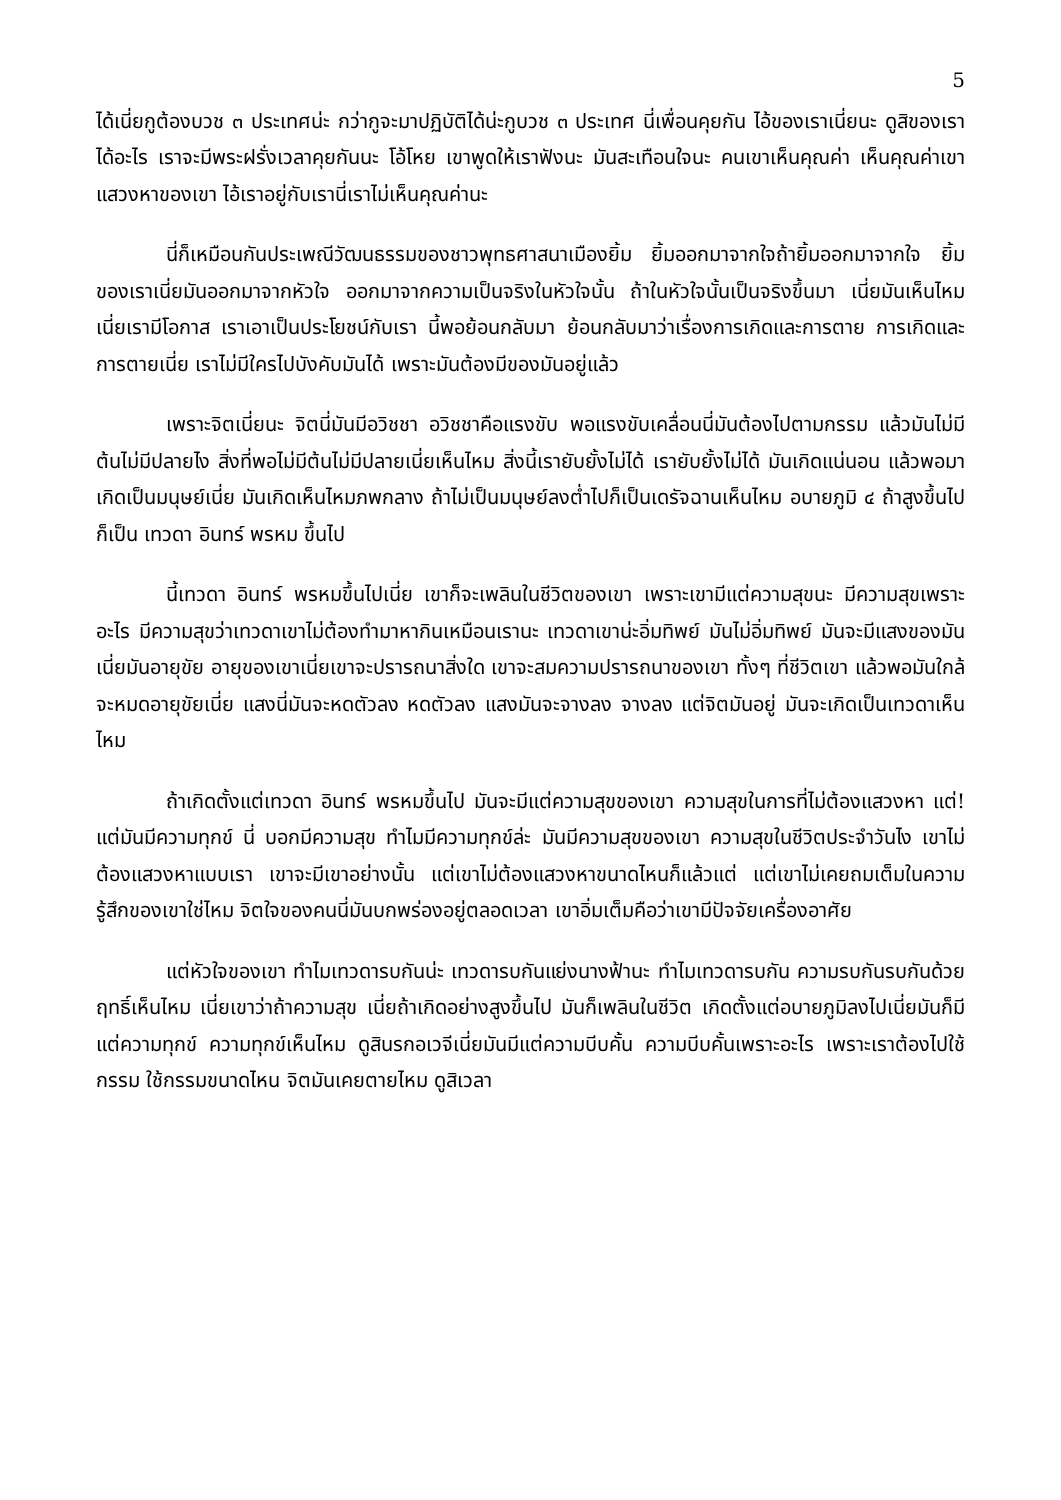5
ได้เนี่ยกูต้องบวช ๓ ประเทศน่ะ กว่ากูจะมาปฏิบัติได้น่ะกูบวช ๓ ประเทศ นี่เพื่อนคุยกัน ไอ้ของเราเนี่ยนะ ดูสิของเราได้อะไร เราจะมีพระฝรั่งเวลาคุยกันนะ โอ้โหย เขาพูดให้เราฟังนะ มันสะเทือนใจนะ คนเขาเห็นคุณค่า เห็นคุณค่าเขาแสวงหาของเขา ไอ้เราอยู่กับเรานี่เราไม่เห็นคุณค่านะ
นี่ก็เหมือนกันประเพณีวัฒนธรรมของชาวพุทธศาสนาเมืองยิ้ม ยิ้มออกมาจากใจถ้ายิ้มออกมาจากใจ ยิ้มของเราเนี่ยมันออกมาจากหัวใจ ออกมาจากความเป็นจริงในหัวใจนั้น ถ้าในหัวใจนั้นเป็นจริงขึ้นมา เนี่ยมันเห็นไหม เนี่ยเรามีโอกาส เราเอาเป็นประโยชน์กับเรา นี้พอย้อนกลับมา ย้อนกลับมาว่าเรื่องการเกิดและการตาย การเกิดและการตายเนี่ย เราไม่มีใครไปบังคับมันได้ เพราะมันต้องมีของมันอยู่แล้ว
เพราะจิตเนี่ยนะ จิตนี่มันมีอวิชชา อวิชชาคือแรงขับ พอแรงขับเคลื่อนนี่มันต้องไปตามกรรม แล้วมันไม่มีต้นไม่มีปลายไง สิ่งที่พอไม่มีต้นไม่มีปลายเนี่ยเห็นไหม สิ่งนี้เรายับยั้งไม่ได้ เรายับยั้งไม่ได้ มันเกิดแน่นอน แล้วพอมาเกิดเป็นมนุษย์เนี่ย มันเกิดเห็นไหมภพกลาง ถ้าไม่เป็นมนุษย์ลงต่ำไปก็เป็นเดรัจฉานเห็นไหม อบายภูมิ ๔ ถ้าสูงขึ้นไปก็เป็น เทวดา อินทร์ พรหม ขึ้นไป
นี้เทวดา อินทร์ พรหมขึ้นไปเนี่ย เขาก็จะเพลินในชีวิตของเขา เพราะเขามีแต่ความสุขนะ มีความสุขเพราะอะไร มีความสุขว่าเทวดาเขาไม่ต้องทำมาหากินเหมือนเรานะ เทวดาเขาน่ะอิ่มทิพย์ มันไม่อิ่มทิพย์ มันจะมีแสงของมัน เนี่ยมันอายุขัย อายุของเขาเนี่ยเขาจะปรารถนาสิ่งใด เขาจะสมความปรารถนาของเขา ทั้งๆ ที่ชีวิตเขา แล้วพอมันใกล้จะหมดอายุขัยเนี่ย แสงนี่มันจะหดตัวลง หดตัวลง แสงมันจะจางลง จางลง แต่จิตมันอยู่ มันจะเกิดเป็นเทวดาเห็นไหม
ถ้าเกิดตั้งแต่เทวดา อินทร์ พรหมขึ้นไป มันจะมีแต่ความสุขของเขา ความสุขในการที่ไม่ต้องแสวงหา แต่! แต่มันมีความทุกข์ นี่ บอกมีความสุข ทำไมมีความทุกข์ล่ะ มันมีความสุขของเขา ความสุขในชีวิตประจำวันไง เขาไม่ต้องแสวงหาแบบเรา เขาจะมีเขาอย่างนั้น แต่เขาไม่ต้องแสวงหาขนาดไหนก็แล้วแต่ แต่เขาไม่เคยถมเต็มในความรู้สึกของเขาใช่ไหม จิตใจของคนนี่มันบกพร่องอยู่ตลอดเวลา เขาอิ่มเต็มคือว่าเขามีปัจจัยเครื่องอาศัย
แต่หัวใจของเขา ทำไมเทวดารบกันน่ะ เทวดารบกันแย่งนางฟ้านะ ทำไมเทวดารบกัน ความรบกันรบกันด้วยฤทธิ์เห็นไหม เนี่ยเขาว่าถ้าความสุข เนี่ยถ้าเกิดอย่างสูงขึ้นไป มันก็เพลินในชีวิต เกิดตั้งแต่อบายภูมิลงไปเนี่ยมันก็มีแต่ความทุกข์ ความทุกข์เห็นไหม ดูสินรกอเวจีเนี่ยมันมีแต่ความบีบคั้น ความบีบคั้นเพราะอะไร เพราะเราต้องไปใช้กรรม ใช้กรรมขนาดไหน จิตมันเคยตายไหม ดูสิเวลา